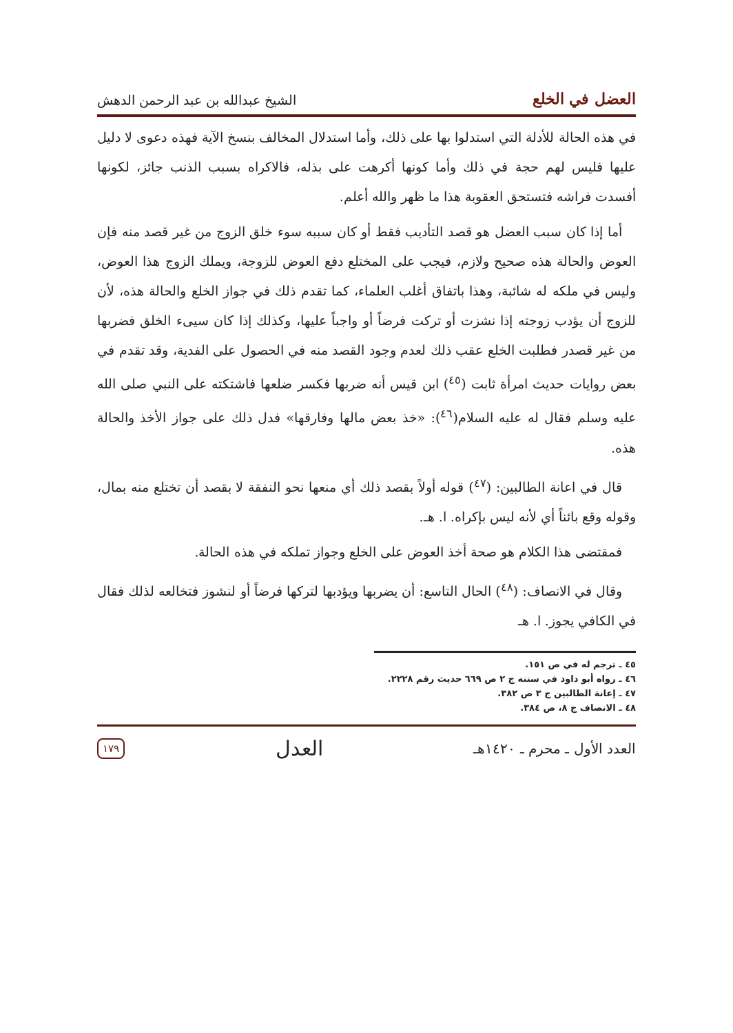العضل في الخلع الشيخ عبدالله بن عبد الرحمن الدهش
في هذه الحالة للأدلة التي استدلوا بها على ذلك، وأما استدلال المخالف بنسخ الآية فهذه دعوى لا دليل عليها فليس لهم حجة في ذلك وأما كونها أكرهت على بذله، فالاكراه بسبب الذنب جائز، لكونها أفسدت فراشه فتستحق العقوبة هذا ما ظهر والله أعلم.
أما إذا كان سبب العضل هو قصد التأديب فقط أو كان سببه سوء خلق الزوج من غير قصد منه فإن العوض والحالة هذه صحيح ولازم، فيجب على المختلع دفع العوض للزوجة، ويملك الزوج هذا العوض، وليس في ملكه له شائبة، وهذا باتفاق أغلب العلماء، كما تقدم ذلك في جواز الخلع والحالة هذه، لأن للزوج أن يؤدب زوجته إذا نشزت أو تركت فرضاً أو واجباً عليها، وكذلك إذا كان سيىء الخلق فضربها من غير قصدر فطلبت الخلع عقب ذلك لعدم وجود القصد منه في الحصول على الفدية، وقد تقدم في بعض روايات حديث امرأة ثابت (<sup>٤٥</sup>) ابن قيس أنه ضربها فكسر ضلعها فاشتكته على النبي صلى الله عليه وسلم فقال له عليه السلام(<sup>٤٦</sup>): «خذ بعض مالها وفارقها» فدل ذلك على جواز الأخذ والحالة هذه.
قال في اعانة الطالبين: (<sup>٤٧</sup>) قوله أولاً بقصد ذلك أي منعها نحو النفقة لا بقصد أن تختلع منه بمال، وقوله وقع بائناً أي لأنه ليس بإكراه. ا. هـ.
فمقتضى هذا الكلام هو صحة أخذ العوض على الخلع وجواز تملكه في هذه الحالة.
وقال في الانصاف: (<sup>٤٨</sup>) الحال التاسع: أن يضربها ويؤدبها لتركها فرضاً أو لنشوز فتخالعه لذلك فقال في الكافي يجوز. ا. هـ
٤٥ ـ ترجم له في ص ١٥١.
٤٦ ـ رواه أبو داود في سننه ج ٢ ص ٦٦٩ حديث رقم ٢٢٢٨.
٤٧ ـ إعانة الطالبين ج ٣ ص ٣٨٢.
٤٨ ـ الانصاف ج ٨، ص ٣٨٤.
العدد الأول ـ محرم ـ ١٤٢٠هـ العدل ١٧٩